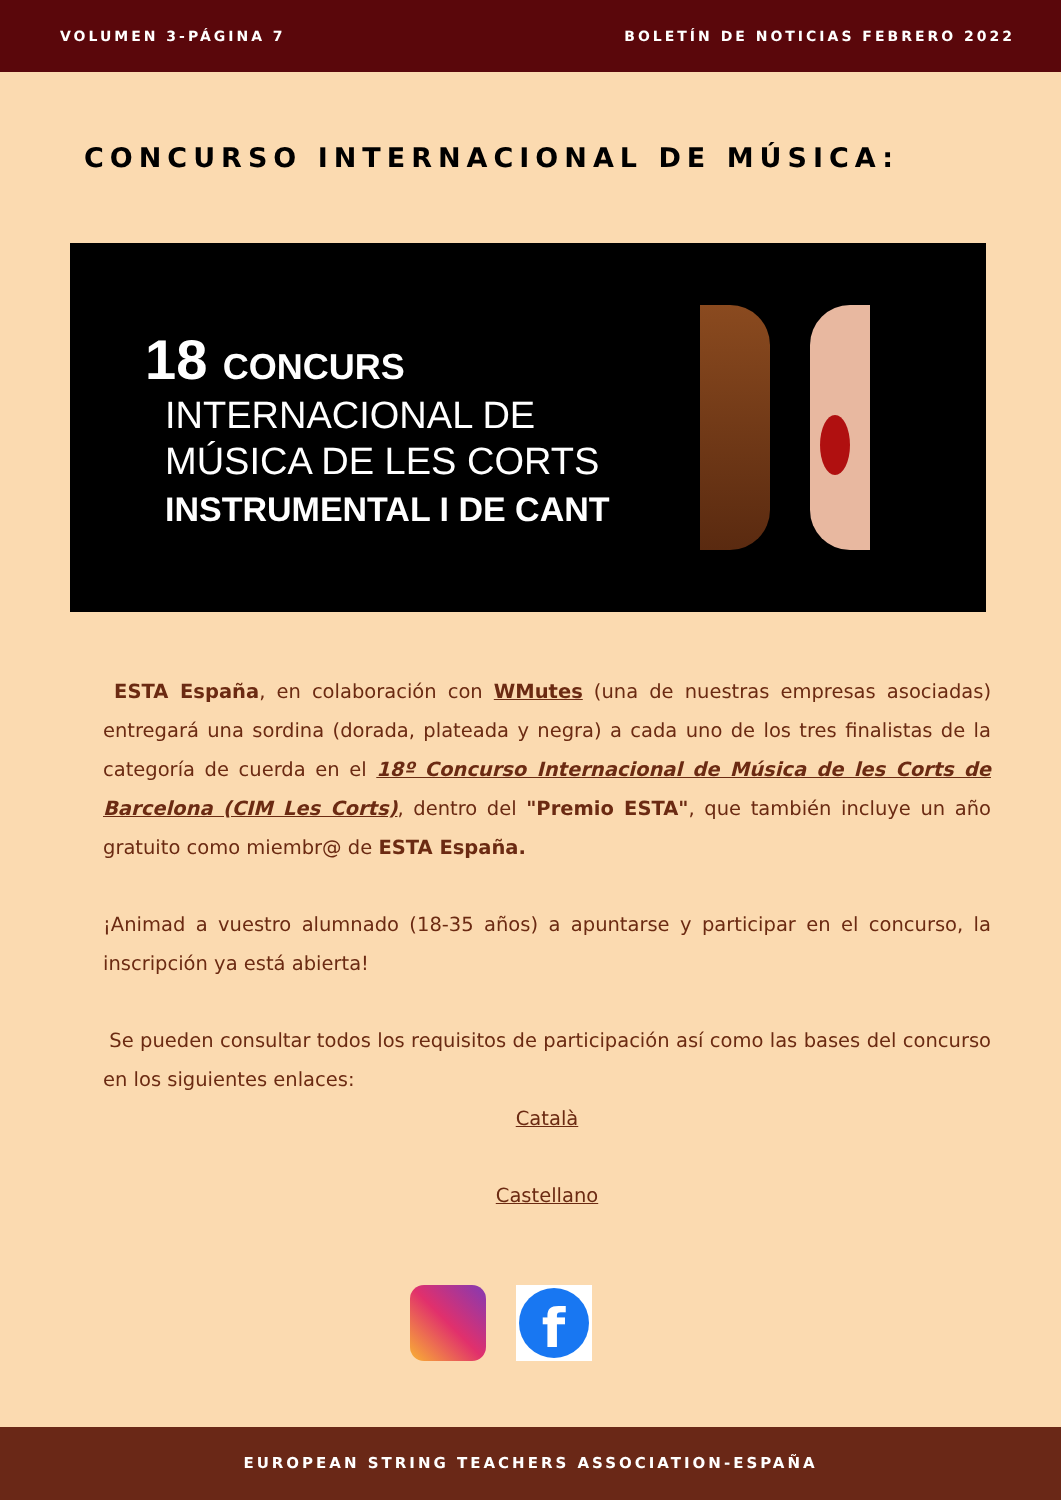VOLUMEN 3-PÁGINA 7 BOLETÍN DE NOTICIAS FEBRERO 2022
CONCURSO INTERNACIONAL DE MÚSICA:
18 CONCURS
INTERNACIONAL DE
MÚSICA DE LES CORTS
INSTRUMENTAL I DE CANT
ESTA España, en colaboración con WMutes (una de nuestras empresas asociadas) entregará una sordina (dorada, plateada y negra) a cada uno de los tres finalistas de la categoría de cuerda en el 18º Concurso Internacional de Música de les Corts de Barcelona (CIM Les Corts), dentro del "Premio ESTA", que también incluye un año gratuito como miembr@ de ESTA España.
¡Animad a vuestro alumnado (18-35 años) a apuntarse y participar en el concurso, la inscripción ya está abierta!
Se pueden consultar todos los requisitos de participación así como las bases del concurso en los siguientes enlaces:
Català
Castellano
f
EUROPEAN STRING TEACHERS ASSOCIATION-ESPAÑA